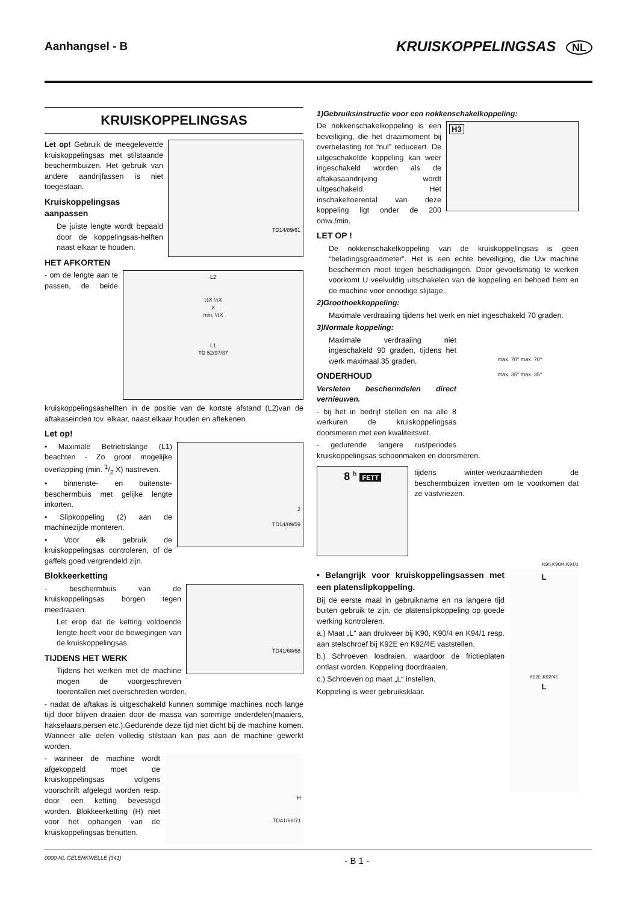Aanhangsel - B KRUISKOPPELINGSAS NL
KRUISKOPPELINGSAS
TD14/89/61
Let op! Gebruik de meegeleverde kruiskoppelingsas met stilstaande beschermbuizen. Het gebruik van andere aandrijfassen is niet toegestaan.
Kruiskoppelingsas aanpassen
De juiste lengte wordt bepaald door de koppelings­as-helften naast elkaar te houden.
HET AFKORTEN
L2
½X ½X
X
min. ½X
L1
TD 52/97/37
- om de lengte aan te passen, de beide kruiskoppelingsashelften in de positie van de kortste afstand (L2)van de aftakaseinden tov. elkaar, naast elkaar houden en aftekenen.
Let op!
2
TD14/89/59
• Maximale Betriebslänge (L1) beachten - Zo groot mogelijke overlapping (min. 1/2 X) nastreven.
• binnenste- en buitenste- beschermbuis met gelijke lengte inkorten.
• Slipkoppeling (2) aan de machinezijde monteren.
• Voor elk gebruik de kruiskoppelingsas controleren, of de gaffels goed vergrendeld zijn.
Blokkeerketting
TD41/68/68
- beschermbuis van de kruiskoppelingsas borgen tegen meedraaien.
Let erop dat de ketting voldoende lengte heeft voor de bewegingen van de kruiskoppelingsas.
TIJDENS HET WERK
Tijdens het werken met de machine mogen de voorgeschreven toerentallen niet overschreden worden.
- nadat de aftakas is uitgeschakeld kunnen sommige machines noch lange tijd door blijven draaien door de massa van sommige onderdelen(maaiers, hakselaars,persen etc.).Gedurende deze tijd niet dicht bij de machine komen. Wanneer alle delen volledig stilstaan kan pas aan de machine gewerkt worden.
H
TD41/68/71
- wanneer de machine wordt afgekoppeld moet de kruiskoppelingsas volgens voorschrift afgelegd worden resp. door een ketting bevestigd worden. Blokkeerketting (H) niet voor het ophangen van de kruiskoppelingsas benutten.
1)Gebruiksinstructie voor een nokkenschakelkoppeling:
H3
De nokkenschakelkoppeling is een beveiliging, die het draaimoment bij overbelasting tot “nul” reduceert. De uitgeschakelde koppeling kan weer ingeschakeld worden als de aftakasaandrijving wordt uitgeschakeld. Het inschakeltoerental van deze koppeling ligt onder de 200 omw./min.
LET OP !
De nokkenschakelkoppeling van de kruiskoppelingsas is geen “beladingsgraadmeter”. Het is een echte beveiliging, die Uw machine beschermen moet tegen beschadigingen. Door gevoelsmatig te werken voorkomt U veelvuldig uitschakelen van de koppeling en behoed hem en de machine voor onnodige slijtage.
2)Groothoekkoppeling:
Maximale verdraaiing tijdens het werk en niet ingeschakeld 70 graden.
max. 70° max. 70°
max. 35° max. 35°
3)Normale koppeling:
Maximale verdraaiing niet ingeschakeld 90 graden, tijdens het werk maximaal 35 graden.
ONDERHOUD
Versleten beschermdelen direct vernieuwen.
- bij het in bedrijf stellen en na alle 8 werkuren de kruiskoppelingsas doorsmeren met een kwaliteitsvet.
- gedurende langere rustperiodes kruiskoppelingsas schoonmaken en doorsmeren.
8 <sup>h</sup> FETT
tijdens winter-werkzaamheden de beschermbuizen invetten om te voorkomen dat ze vastvriezen.
K90,K90/4,K94/1
L
K92E,K92/4E
L
• Belangrijk voor kruiskoppelingsassen met een platenslipkoppeling.
Bij de eerste maal in gebruikname en na langere tijd buiten gebruik te zijn, de platenslipkoppeling op goede werking kontroleren.
a.) Maat „L“ aan drukveer bij K90, K90/4 en K94/1 resp. aan stelschroef bij K92E en K92/4E vaststellen.
b.) Schroeven losdraien, waardoor de frictieplaten ontlast worden. Koppeling doordraaien.
c.) Schroeven op maat „L“ instellen.
Koppeling is weer gebruiksklaar.
0000-NL GELENKWELLE (341) - B 1 -